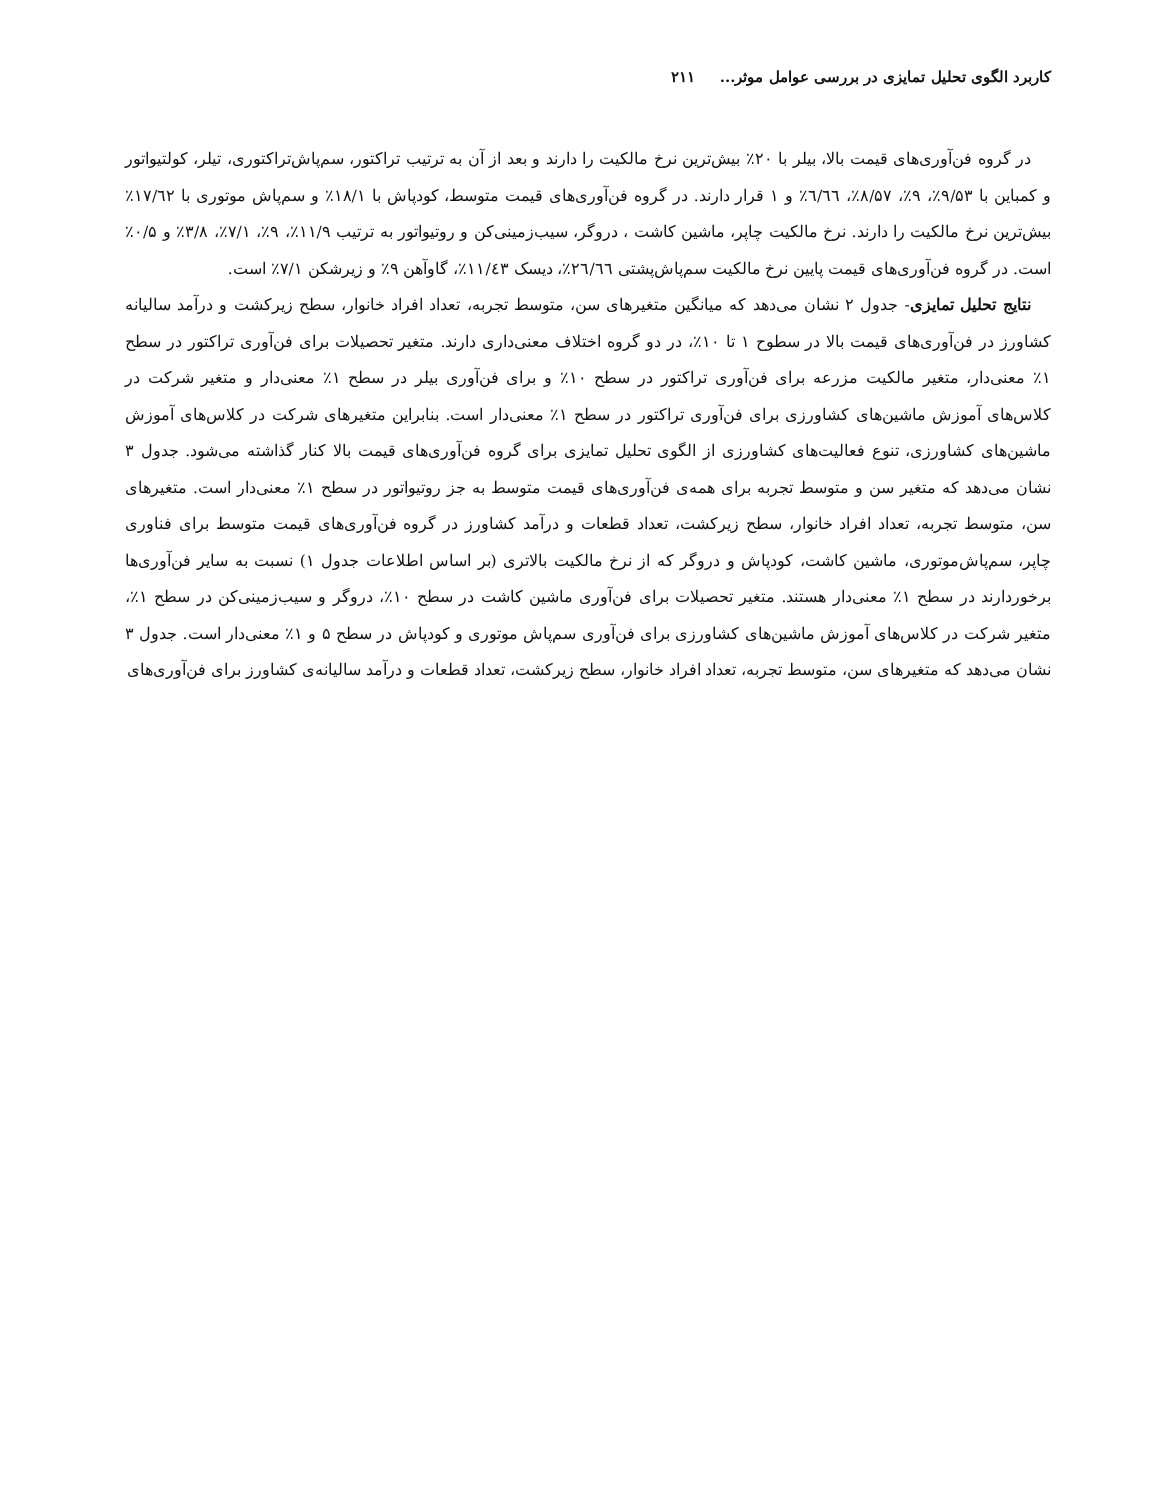کاربرد الگوی تحلیل تمایزی در بررسی عوامل موثر... ۲۱۱
در گروه فن‌آوری‌های قیمت بالا، بیلر با ۲۰٪ بیش‌ترین نرخ مالکیت را دارند و بعد از آن به ترتیب تراکتور، سم‌پاش‌تراکتوری، تیلر، کولتیواتور و کمباین با ۹/۵۳٪، ۹٪، ۸/۵۷٪، ٦/٦٦٪ و ۱ قرار دارند. در گروه فن‌آوری‌های قیمت متوسط، کودپاش با ۱۸/۱٪ و سم‌پاش موتوری با ۱۷/٦۲٪ بیش‌ترین نرخ مالکیت را دارند. نرخ مالکیت چاپر، ماشین کاشت ، دروگر، سیب‌زمینی‌کن و روتیواتور به ترتیب ۱۱/۹٪، ۹٪، ۷/۱٪، ۳/۸٪ و ۰/۵٪ است. در گروه فن‌آوری‌های قیمت پایین نرخ مالکیت سم‌پاش‌پشتی ٢٦/٦٦٪، دیسک ۱۱/٤۳٪، گاوآهن ۹٪ و زیرشکن ۷/۱٪ است.
نتایج تحلیل تمایزی- جدول ۲ نشان می‌دهد که میانگین متغیرهای سن، متوسط تجربه، تعداد افراد خانوار، سطح زیرکشت و درآمد سالیانه کشاورز در فن‌آوری‌های قیمت بالا در سطوح ۱ تا ۱۰٪، در دو گروه اختلاف معنی‌داری دارند. متغیر تحصیلات برای فن‌آوری تراکتور در سطح ۱٪ معنی‌دار، متغیر مالکیت مزرعه برای فن‌آوری تراکتور در سطح ۱۰٪ و برای فن‌آوری بیلر در سطح ۱٪ معنی‌دار و متغیر شرکت در کلاس‌های آموزش ماشین‌های کشاورزی برای فن‌آوری تراکتور در سطح ۱٪ معنی‌دار است. بنابراین متغیرهای شرکت در کلاس‌های آموزش ماشین‌های کشاورزی، تنوع فعالیت‌های کشاورزی از الگوی تحلیل تمایزی برای گروه فن‌آوری‌های قیمت بالا کنار گذاشته می‌شود. جدول ۳ نشان می‌دهد که متغیر سن و متوسط تجربه برای همه‌ی فن‌آوری‌های قیمت متوسط به جز روتیواتور در سطح ۱٪ معنی‌دار است. متغیرهای سن، متوسط تجربه، تعداد افراد خانوار، سطح زیرکشت، تعداد قطعات و درآمد کشاورز در گروه فن‌آوری‌های قیمت متوسط برای فناوری چاپر، سم‌پاش‌موتوری، ماشین کاشت، کودپاش و دروگر که از نرخ مالکیت بالاتری (بر اساس اطلاعات جدول ۱) نسبت به سایر فن‌آوری‌ها برخوردارند در سطح ۱٪ معنی‌دار هستند. متغیر تحصیلات برای فن‌آوری ماشین کاشت در سطح ۱۰٪، دروگر و سیب‌زمینی‌کن در سطح ۱٪، متغیر شرکت در کلاس‌های آموزش ماشین‌های کشاورزی برای فن‌آوری سم‌پاش موتوری و کودپاش در سطح ۵ و ۱٪ معنی‌دار است. جدول ۳ نشان می‌دهد که متغیرهای سن، متوسط تجربه، تعداد افراد خانوار، سطح زیرکشت، تعداد قطعات و درآمد سالیانه‌ی کشاورز برای فن‌آوری‌های